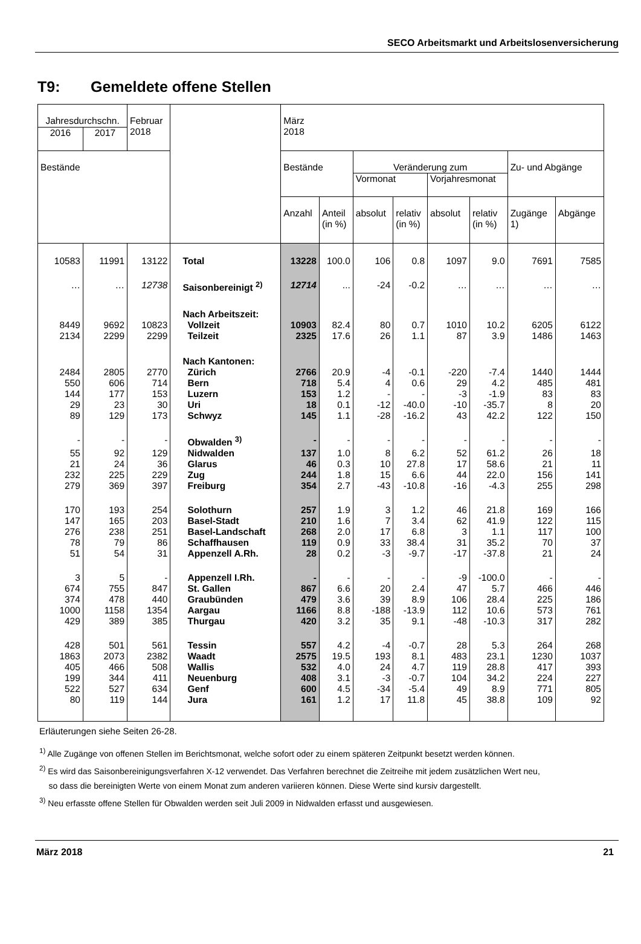SECO Arbeitsmarkt und Arbeitslosenversicherung
T9: Gemeldete offene Stellen
| Jahresdurchschn. | | Februar 2018 | | März 2018 | | | | | | | |
| --- | --- | --- | --- | --- | --- | --- | --- | --- | --- | --- | --- |
| 2016 | 2017 | | | | | | | | | | |
| Bestände | | | | Bestände | | Veränderung zum | | | | Zu- und Abgänge | |
| | | | | | | Vormonat | | Vorjahresmonat | | | |
| | | | | Anzahl | Anteil (in %) | absolut | relativ (in %) | absolut | relativ (in %) | Zugänge 1) | Abgänge |
| 10583 | 11991 | 13122 | Total | 13228 | 100.0 | 106 | 0.8 | 1097 | 9.0 | 7691 | 7585 |
| … | … | 12738 | Saisonbereinigt <sup>2)</sup> | 12714 | ... | -24 | -0.2 | … | … | … | … |
| | | | Nach Arbeitszeit: | | | | | | | | |
| 8449 | 9692 | 10823 | Vollzeit | 10903 | 82.4 | 80 | 0.7 | 1010 | 10.2 | 6205 | 6122 |
| 2134 | 2299 | 2299 | Teilzeit | 2325 | 17.6 | 26 | 1.1 | 87 | 3.9 | 1486 | 1463 |
| | | | Nach Kantonen: | | | | | | | | |
| 2484 | 2805 | 2770 | Zürich | 2766 | 20.9 | -4 | -0.1 | -220 | -7.4 | 1440 | 1444 |
| 550 | 606 | 714 | Bern | 718 | 5.4 | 4 | 0.6 | 29 | 4.2 | 485 | 481 |
| 144 | 177 | 153 | Luzern | 153 | 1.2 | - | - | -3 | -1.9 | 83 | 83 |
| 29 | 23 | 30 | Uri | 18 | 0.1 | -12 | -40.0 | -10 | -35.7 | 8 | 20 |
| 89 | 129 | 173 | Schwyz | 145 | 1.1 | -28 | -16.2 | 43 | 42.2 | 122 | 150 |
| - | - | - | Obwalden <sup>3)</sup> | - | - | - | - | - | - | - | - |
| 55 | 92 | 129 | Nidwalden | 137 | 1.0 | 8 | 6.2 | 52 | 61.2 | 26 | 18 |
| 21 | 24 | 36 | Glarus | 46 | 0.3 | 10 | 27.8 | 17 | 58.6 | 21 | 11 |
| 232 | 225 | 229 | Zug | 244 | 1.8 | 15 | 6.6 | 44 | 22.0 | 156 | 141 |
| 279 | 369 | 397 | Freiburg | 354 | 2.7 | -43 | -10.8 | -16 | -4.3 | 255 | 298 |
| 170 | 193 | 254 | Solothurn | 257 | 1.9 | 3 | 1.2 | 46 | 21.8 | 169 | 166 |
| 147 | 165 | 203 | Basel-Stadt | 210 | 1.6 | 7 | 3.4 | 62 | 41.9 | 122 | 115 |
| 276 | 238 | 251 | Basel-Landschaft | 268 | 2.0 | 17 | 6.8 | 3 | 1.1 | 117 | 100 |
| 78 | 79 | 86 | Schaffhausen | 119 | 0.9 | 33 | 38.4 | 31 | 35.2 | 70 | 37 |
| 51 | 54 | 31 | Appenzell A.Rh. | 28 | 0.2 | -3 | -9.7 | -17 | -37.8 | 21 | 24 |
| 3 | 5 | - | Appenzell I.Rh. | - | - | - | - | -9 | -100.0 | - | - |
| 674 | 755 | 847 | St. Gallen | 867 | 6.6 | 20 | 2.4 | 47 | 5.7 | 466 | 446 |
| 374 | 478 | 440 | Graubünden | 479 | 3.6 | 39 | 8.9 | 106 | 28.4 | 225 | 186 |
| 1000 | 1158 | 1354 | Aargau | 1166 | 8.8 | -188 | -13.9 | 112 | 10.6 | 573 | 761 |
| 429 | 389 | 385 | Thurgau | 420 | 3.2 | 35 | 9.1 | -48 | -10.3 | 317 | 282 |
| 428 | 501 | 561 | Tessin | 557 | 4.2 | -4 | -0.7 | 28 | 5.3 | 264 | 268 |
| 1863 | 2073 | 2382 | Waadt | 2575 | 19.5 | 193 | 8.1 | 483 | 23.1 | 1230 | 1037 |
| 405 | 466 | 508 | Wallis | 532 | 4.0 | 24 | 4.7 | 119 | 28.8 | 417 | 393 |
| 199 | 344 | 411 | Neuenburg | 408 | 3.1 | -3 | -0.7 | 104 | 34.2 | 224 | 227 |
| 522 | 527 | 634 | Genf | 600 | 4.5 | -34 | -5.4 | 49 | 8.9 | 771 | 805 |
| 80 | 119 | 144 | Jura | 161 | 1.2 | 17 | 11.8 | 45 | 38.8 | 109 | 92 |
Erläuterungen siehe Seiten 26-28.
<sup>1)</sup> Alle Zugänge von offenen Stellen im Berichtsmonat, welche sofort oder zu einem späteren Zeitpunkt besetzt werden können.
<sup>2)</sup> Es wird das Saisonbereinigungsverfahren X-12 verwendet. Das Verfahren berechnet die Zeitreihe mit jedem zusätzlichen Wert neu,
so dass die bereinigten Werte von einem Monat zum anderen variieren können. Diese Werte sind kursiv dargestellt.
<sup>3)</sup> Neu erfasste offene Stellen für Obwalden werden seit Juli 2009 in Nidwalden erfasst und ausgewiesen.
März 2018 21